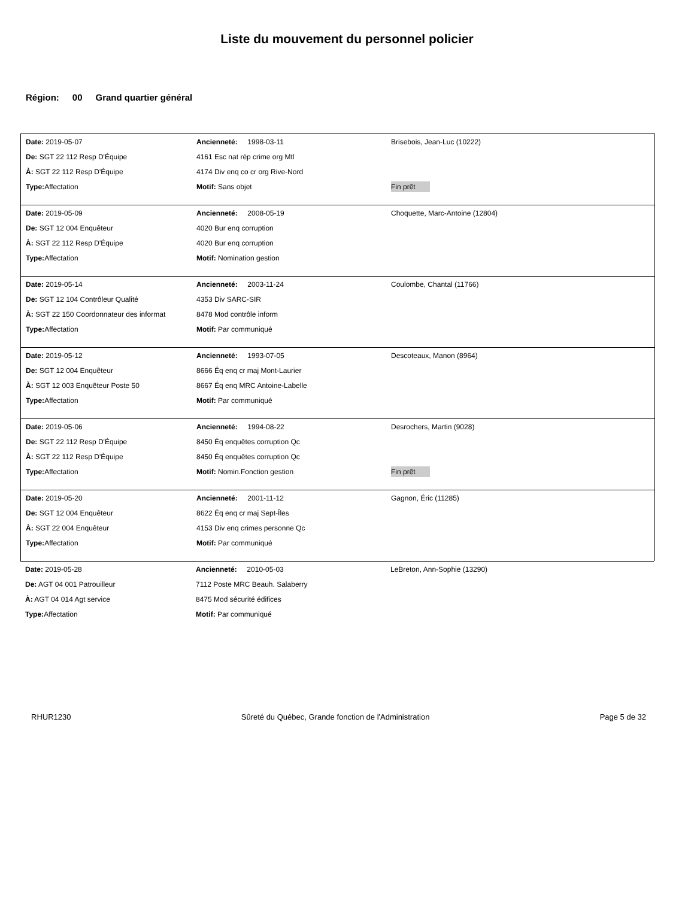Liste du mouvement du personnel policier
Région: 00 Grand quartier général
Date: 2019-05-07 Ancienneté: 1998-03-11 Brisebois, Jean-Luc (10222)
De: SGT 22 112 Resp D'Équipe 4161 Esc nat rép crime org Mtl
À: SGT 22 112 Resp D'Équipe 4174 Div enq co cr org Rive-Nord
Type: Affectation Motif: Sans objet Fin prêt
Date: 2019-05-09 Ancienneté: 2008-05-19
Choquette, Marc-Antoine (12804)
De: SGT 12 004 Enquêteur 4020 Bur enq corruption
À: SGT 22 112 Resp D'Équipe 4020 Bur enq corruption
Type: Affectation Motif: Nomination gestion
Date: 2019-05-14 Ancienneté: 2003-11-24 Coulombe, Chantal (11766)
De: SGT 12 104 Contrôleur Qualité 4353 Div SARC-SIR
À: SGT 22 150 Coordonnateur des informat
8478 Mod contrôle inform
Type: Affectation Motif: Par communiqué
Date: 2019-05-12 Ancienneté: 1993-07-05 Descoteaux, Manon (8964)
De: SGT 12 004 Enquêteur 8666 Éq enq cr maj Mont-Laurier
À: SGT 12 003 Enquêteur Poste 50 8667 Éq enq MRC Antoine-Labelle
Type: Affectation Motif: Par communiqué
Date: 2019-05-06 Ancienneté: 1994-08-22 Desrochers, Martin (9028)
De: SGT 22 112 Resp D'Équipe 8450 Éq enquêtes corruption Qc
À: SGT 22 112 Resp D'Équipe 8450 Éq enquêtes corruption Qc
Type: Affectation Motif: Nomin.Fonction gestion Fin prêt
Date: 2019-05-20 Ancienneté: 2001-11-12 Gagnon, Éric (11285)
De: SGT 12 004 Enquêteur 8622 Éq enq cr maj Sept-Îles
À: SGT 22 004 Enquêteur 4153 Div enq crimes personne Qc
Type: Affectation Motif: Par communiqué
Date: 2019-05-28 Ancienneté: 2010-05-03 LeBreton, Ann-Sophie (13290)
De: AGT 04 001 Patrouilleur 7112 Poste MRC Beauh. Salaberry
À: AGT 04 014 Agt service 8475 Mod sécurité édifices
Type: Affectation Motif: Par communiqué
RHUR1230 Sûreté du Québec, Grande fonction de l'Administration Page 5 de 32